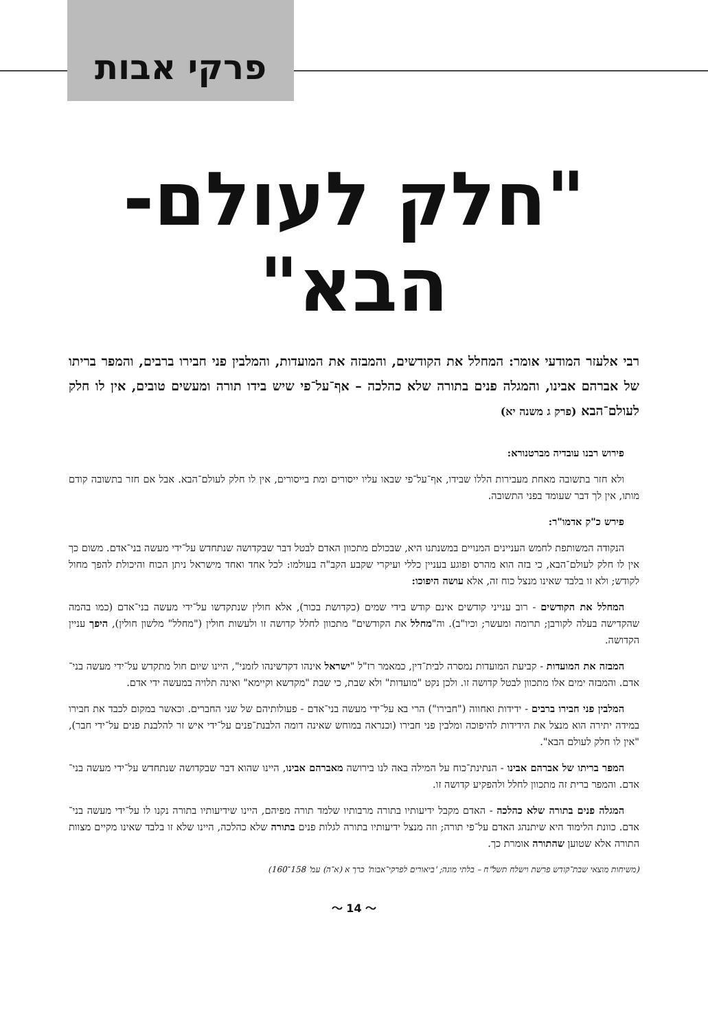פרקי אבות
"חלק לעולם-הבא"
רבי אלעזר המודעי אומר: המחלל את הקודשים, והמבזה את המועדות, והמלבין פני חבירו ברבים, והמפר בריתו של אברהם אבינו, והמגלה פנים בתורה שלא כהלכה – אף־על־פי שיש בידו תורה ומעשים טובים, אין לו חלק לעולם־הבא (פרק ג משנה יא)
פירוש רבנו עובדיה מברטנורא:
ולא חזר בתשובה מאחת מעבירות הללו שבידו, אף־על־פי שבאו עליו ייסורים ומת בייסורים, אין לו חלק לעולם־הבא. אבל אם חזר בתשובה קודם מותו, אין לך דבר שעומד בפני התשובה.
פירש כ"ק אדמו"ר:
הנקודה המשותפת לחמש העניינים המנויים במשנתנו היא, שבכולם מתכוון האדם לבטל דבר שבקדושה שנתחדש על־ידי מעשה בני־אדם. משום כך אין לו חלק לעולם־הבא, כי בזה הוא מהרס ופוגע בעניין כללי ועיקרי שקבע הקב"ה בעולמו: לכל אחד ואחד מישראל ניתן הכוח והיכולת להפך מחול לקודש; ולא זו בלבד שאינו מנצל כוח זה, אלא עושה היפוכו:
המחלל את הקודשים - רוב ענייני קודשים אינם קודש בידי שמים (כקדושת בכור), אלא חולין שנתקדשו על־ידי מעשה בני־אדם (כמו בהמה שהקדישה בעלה לקורבן; תרומה ומעשר; וכיו"ב). וה"מחלל את הקודשים" מתכוון לחלל קדושה זו ולעשות חולין ("מחלל" מלשון חולין), היפך עניין הקדושה.
המבזה את המועדות - קביעת המועדות נמסרה לבית־דין, כמאמר רז"ל "ישראל אינהו דקדשינהו לזמני", היינו שיום חול מתקדש על־ידי מעשה בני־אדם. והמבזה ימים אלו מתכוון לבטל קדושה זו. ולכן נקט "מועדות" ולא שבת, כי שבת "מקדשא וקיימא" ואינה תלויה במעשה ידי אדם.
המלבין פני חבירו ברבים - ידידות ואחווה ("חבירו") הרי בא על־ידי מעשה בני־אדם - פעולותיהם של שני החברים. וכאשר במקום לכבד את חבירו במידה יתירה הוא מנצל את הידידות להיפוכה ומלבין פני חבירו (וכנראה במוחש שאינה דומה הלבנת־פנים על־ידי איש זר להלבנת פנים על־ידי חבר), "אין לו חלק לעולם הבא".
המפר בריתו של אברהם אבינו - הנתינת־כוח על המילה באה לנו בירושה מאברהם אבינו, היינו שהוא דבר שבקדושה שנתחדש על־ידי מעשה בני־אדם. והמפר ברית זה מתכוון לחלל ולהפקיע קדושה זו.
המגלה פנים בתורה שלא כהלכה - האדם מקבל ידיעותיו בתורה מרבותיו שלמד תורה מפיהם, היינו שידיעותיו בתורה נקנו לו על־ידי מעשה בני־אדם. כוונת הלימוד היא שיתנהג האדם על־פי תורה; וזה מנצל ידיעותיו בתורה לגלות פנים בתורה שלא כהלכה, היינו שלא זו בלבד שאינו מקיים מצוות התורה אלא שטוען שהתורה אומרת כך.
(משיחות מוצאי שבת־קודש פרשת וישלח תשל"ח – בלתי מוגה; 'ביאורים לפרקי־אבות' כרך א (א־ה) עמ' 158־160)
〜 14 〜